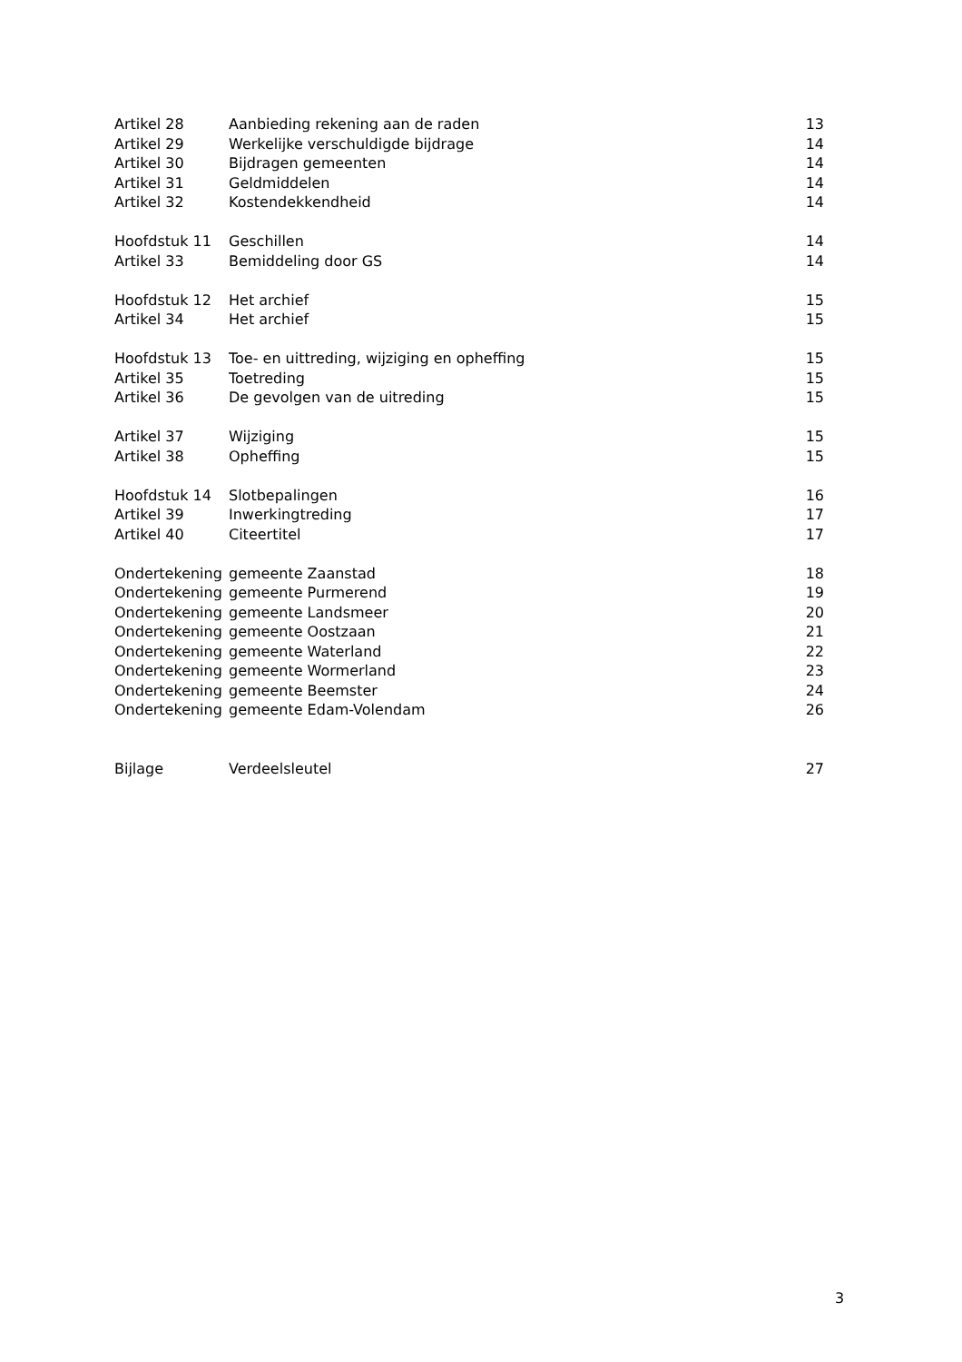| Artikel 28 | Aanbieding rekening aan de raden | 13 |
| Artikel 29 | Werkelijke verschuldigde bijdrage | 14 |
| Artikel 30 | Bijdragen gemeenten | 14 |
| Artikel 31 | Geldmiddelen | 14 |
| Artikel 32 | Kostendekkendheid | 14 |
| Hoofdstuk 11 | Geschillen | 14 |
| Artikel 33 | Bemiddeling door GS | 14 |
| Hoofdstuk 12 | Het archief | 15 |
| Artikel 34 | Het archief | 15 |
| Hoofdstuk 13 | Toe- en uittreding, wijziging en opheffing | 15 |
| Artikel 35 | Toetreding | 15 |
| Artikel 36 | De gevolgen van de uitreding | 15 |
| Artikel 37 | Wijziging | 15 |
| Artikel 38 | Opheffing | 15 |
| Hoofdstuk 14 | Slotbepalingen | 16 |
| Artikel 39 | Inwerkingtreding | 17 |
| Artikel 40 | Citeertitel | 17 |
| Ondertekening | gemeente Zaanstad | 18 |
| Ondertekening | gemeente Purmerend | 19 |
| Ondertekening | gemeente Landsmeer | 20 |
| Ondertekening | gemeente Oostzaan | 21 |
| Ondertekening | gemeente Waterland | 22 |
| Ondertekening | gemeente Wormerland | 23 |
| Ondertekening | gemeente Beemster | 24 |
| Ondertekening | gemeente Edam-Volendam | 26 |
| Bijlage | Verdeelsleutel | 27 |
3